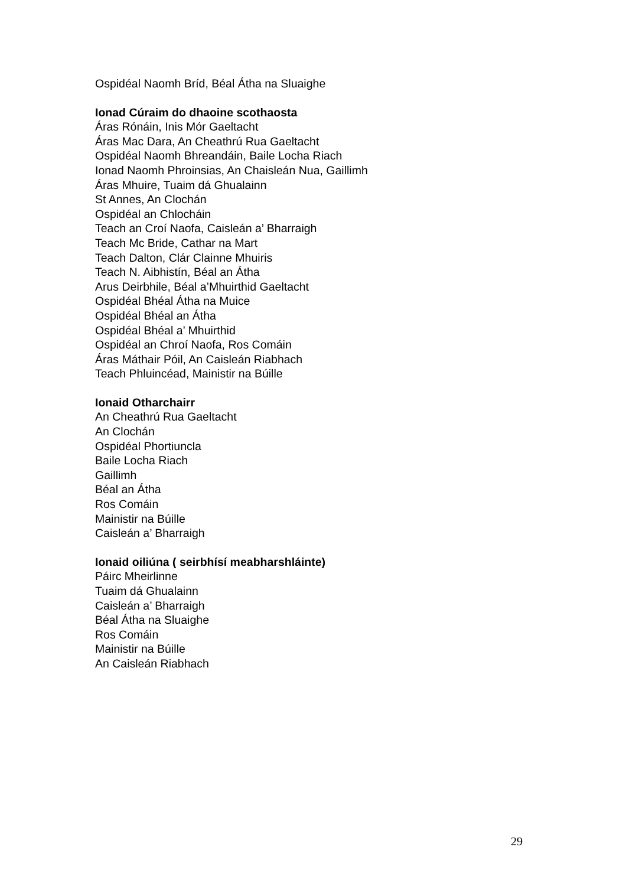Ospidéal Naomh Bríd, Béal Átha na Sluaighe
Ionad Cúraim do dhaoine scothaosta
Áras Rónáin, Inis Mór Gaeltacht
Áras Mac Dara, An Cheathrú Rua Gaeltacht
Ospidéal Naomh Bhreandáin, Baile Locha Riach
Ionad Naomh Phroinsias, An Chaisleán Nua, Gaillimh
Áras Mhuire, Tuaim dá Ghualainn
St Annes, An Clochán
Ospidéal an Chlocháin
Teach an Croí Naofa, Caisleán a’ Bharraigh
Teach Mc Bride, Cathar na Mart
Teach Dalton, Clár Clainne Mhuiris
Teach N. Aibhistín, Béal an Átha
Arus Deirbhile, Béal a’Mhuirthid Gaeltacht
Ospidéal Bhéal Átha na Muice
Ospidéal Bhéal an Átha
Ospidéal Bhéal a’ Mhuirthid
Ospidéal an Chroí Naofa, Ros Comáin
Áras Máthair Póil, An Caisleán Riabhach
Teach Phluincéad, Mainistir na Búille
Ionaid Otharchairr
An Cheathrú Rua Gaeltacht
An Clochán
Ospidéal Phortiuncla
Baile Locha Riach
Gaillimh
Béal an Átha
Ros Comáin
Mainistir na Búille
Caisleán a’ Bharraigh
Ionaid oiliúna ( seirbhísí meabharshláinte)
Páirc Mheirlinne
Tuaim dá Ghualainn
Caisleán a’ Bharraigh
Béal Átha na Sluaighe
Ros Comáin
Mainistir na Búille
An Caisleán Riabhach
29